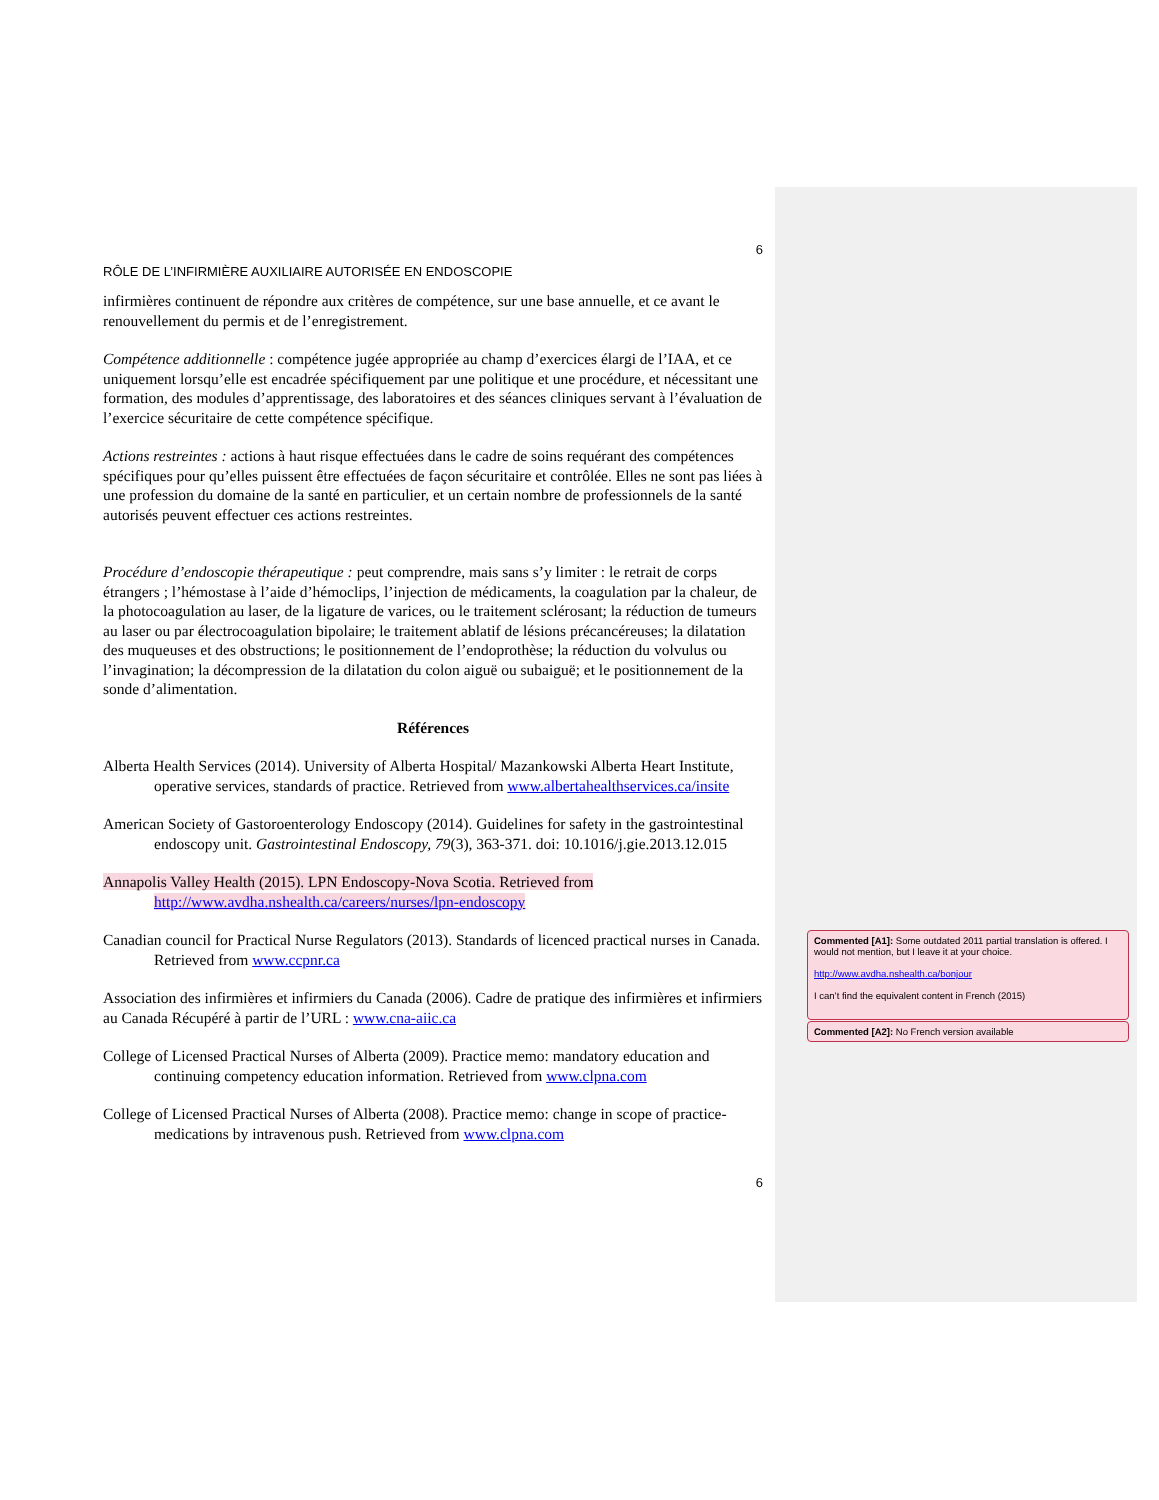6
RÔLE DE L’INFIRMIÈRE AUXILIAIRE AUTORISÉE EN ENDOSCOPIE
infirmières continuent de répondre aux critères de compétence, sur une base annuelle, et ce avant le renouvellement du permis et de l’enregistrement.
Compétence additionnelle : compétence jugée appropriée au champ d’exercices élargi de l’IAA, et ce uniquement lorsqu’elle est encadrée spécifiquement par une politique et une procédure, et nécessitant une formation, des modules d’apprentissage, des laboratoires et des séances cliniques servant à l’évaluation de l’exercice sécuritaire de cette compétence spécifique.
Actions restreintes : actions à haut risque effectuées dans le cadre de soins requérant des compétences spécifiques pour qu’elles puissent être effectuées de façon sécuritaire et contrôlée. Elles ne sont pas liées à une profession du domaine de la santé en particulier, et un certain nombre de professionnels de la santé autorisés peuvent effectuer ces actions restreintes.
Procédure d’endoscopie thérapeutique : peut comprendre, mais sans s’y limiter : le retrait de corps étrangers ; l’hémostase à l’aide d’hémoclips, l’injection de médicaments, la coagulation par la chaleur, de la photocoagulation au laser, de la ligature de varices, ou le traitement sclérosant; la réduction de tumeurs au laser ou par électrocoagulation bipolaire; le traitement ablatif de lésions précancéreuses; la dilatation des muqueuses et des obstructions; le positionnement de l’endoprothèse; la réduction du volvulus ou l’invagination; la décompression de la dilatation du colon aiguë ou subaiguë; et le positionnement de la sonde d’alimentation.
Références
Alberta Health Services (2014). University of Alberta Hospital/ Mazankowski Alberta Heart Institute, operative services, standards of practice. Retrieved from www.albertahealthservices.ca/insite
American Society of Gastoroenterology Endoscopy (2014). Guidelines for safety in the gastrointestinal endoscopy unit. Gastrointestinal Endoscopy, 79(3), 363-371. doi: 10.1016/j.gie.2013.12.015
Annapolis Valley Health (2015). LPN Endoscopy-Nova Scotia. Retrieved from http://www.avdha.nshealth.ca/careers/nurses/lpn-endoscopy
Canadian council for Practical Nurse Regulators (2013). Standards of licenced practical nurses in Canada. Retrieved from www.ccpnr.ca
Association des infirmières et infirmiers du Canada (2006). Cadre de pratique des infirmières et infirmiers au Canada Récupéré à partir de l’URL : www.cna-aiic.ca
College of Licensed Practical Nurses of Alberta (2009). Practice memo: mandatory education and continuing competency education information. Retrieved from www.clpna.com
College of Licensed Practical Nurses of Alberta (2008). Practice memo: change in scope of practice- medications by intravenous push. Retrieved from www.clpna.com
6
Commented [A1]: Some outdated 2011 partial translation is offered. I would not mention, but I leave it at your choice.
http://www.avdha.nshealth.ca/bonjour
I can’t find the equivalent content in French (2015)
Commented [A2]: No French version available